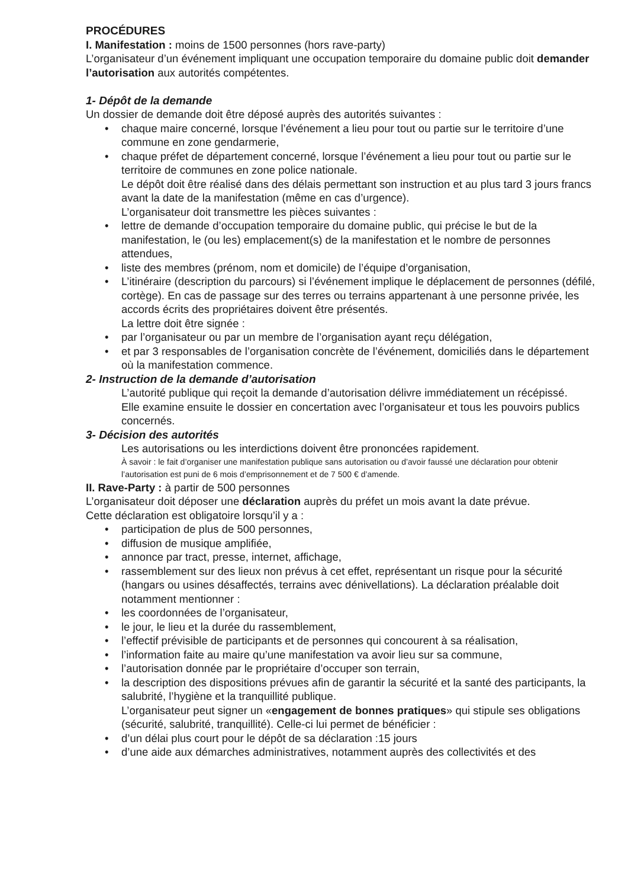PROCÉDURES
I. Manifestation : moins de 1500 personnes (hors rave-party)
L’organisateur d’un événement impliquant une occupation temporaire du domaine public doit demander l’autorisation aux autorités compétentes.
1- Dépôt de la demande
Un dossier de demande doit être déposé auprès des autorités suivantes :
• chaque maire concerné, lorsque l’événement a lieu pour tout ou partie sur le territoire d’une commune en zone gendarmerie,
• chaque préfet de département concerné, lorsque l’événement a lieu pour tout ou partie sur le territoire de communes en zone police nationale.
Le dépôt doit être réalisé dans des délais permettant son instruction et au plus tard 3 jours francs avant la date de la manifestation (même en cas d’urgence).
L’organisateur doit transmettre les pièces suivantes :
• lettre de demande d’occupation temporaire du domaine public, qui précise le but de la manifestation, le (ou les) emplacement(s) de la manifestation et le nombre de personnes attendues,
• liste des membres (prénom, nom et domicile) de l’équipe d’organisation,
• L’itinéraire (description du parcours) si l’événement implique le déplacement de personnes (défilé, cortège). En cas de passage sur des terres ou terrains appartenant à une personne privée, les accords écrits des propriétaires doivent être présentés.
La lettre doit être signée :
• par l’organisateur ou par un membre de l’organisation ayant reçu délégation,
• et par 3 responsables de l’organisation concrète de l’événement, domiciliés dans le département où la manifestation commence.
2- Instruction de la demande d’autorisation
L’autorité publique qui reçoit la demande d’autorisation délivre immédiatement un récépissé.
Elle examine ensuite le dossier en concertation avec l’organisateur et tous les pouvoirs publics concernés.
3- Décision des autorités
Les autorisations ou les interdictions doivent être prononcées rapidement.
À savoir : le fait d’organiser une manifestation publique sans autorisation ou d’avoir faussé une déclaration pour obtenir l’autorisation est puni de 6 mois d’emprisonnement et de 7 500 € d’amende.
II. Rave-Party : à partir de 500 personnes
L’organisateur doit déposer une déclaration auprès du préfet un mois avant la date prévue.
Cette déclaration est obligatoire lorsqu’il y a :
• participation de plus de 500 personnes,
• diffusion de musique amplifiée,
• annonce par tract, presse, internet, affichage,
• rassemblement sur des lieux non prévus à cet effet, représentant un risque pour la sécurité (hangars ou usines désaffectés, terrains avec dénivellations). La déclaration préalable doit notamment mentionner :
• les coordonnées de l’organisateur,
• le jour, le lieu et la durée du rassemblement,
• l’effectif prévisible de participants et de personnes qui concourent à sa réalisation,
• l’information faite au maire qu’une manifestation va avoir lieu sur sa commune,
• l’autorisation donnée par le propriétaire d’occuper son terrain,
• la description des dispositions prévues afin de garantir la sécurité et la santé des participants, la salubrité, l’hygiène et la tranquillité publique.
L’organisateur peut signer un «engagement de bonnes pratiques» qui stipule ses obligations (sécurité, salubrité, tranquillité). Celle-ci lui permet de bénéficier :
• d’un délai plus court pour le dépôt de sa déclaration :15 jours
• d’une aide aux démarches administratives, notamment auprès des collectivités et des